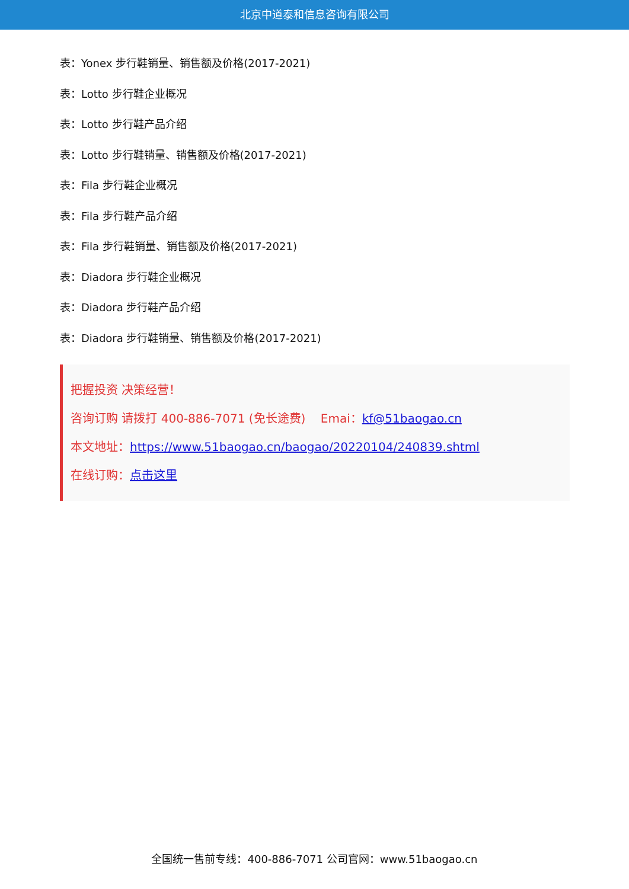北京中道泰和信息咨询有限公司
表：Yonex 步行鞋销量、销售额及价格(2017-2021)
表：Lotto 步行鞋企业概况
表：Lotto 步行鞋产品介绍
表：Lotto 步行鞋销量、销售额及价格(2017-2021)
表：Fila 步行鞋企业概况
表：Fila 步行鞋产品介绍
表：Fila 步行鞋销量、销售额及价格(2017-2021)
表：Diadora 步行鞋企业概况
表：Diadora 步行鞋产品介绍
表：Diadora 步行鞋销量、销售额及价格(2017-2021)
把握投资 决策经营！
咨询订购 请拨打 400-886-7071 (免长途费) Emai：kf@51baogao.cn
本文地址：https://www.51baogao.cn/baogao/20220104/240839.shtml
在线订购：点击这里
全国统一售前专线：400-886-7071 公司官网：www.51baogao.cn